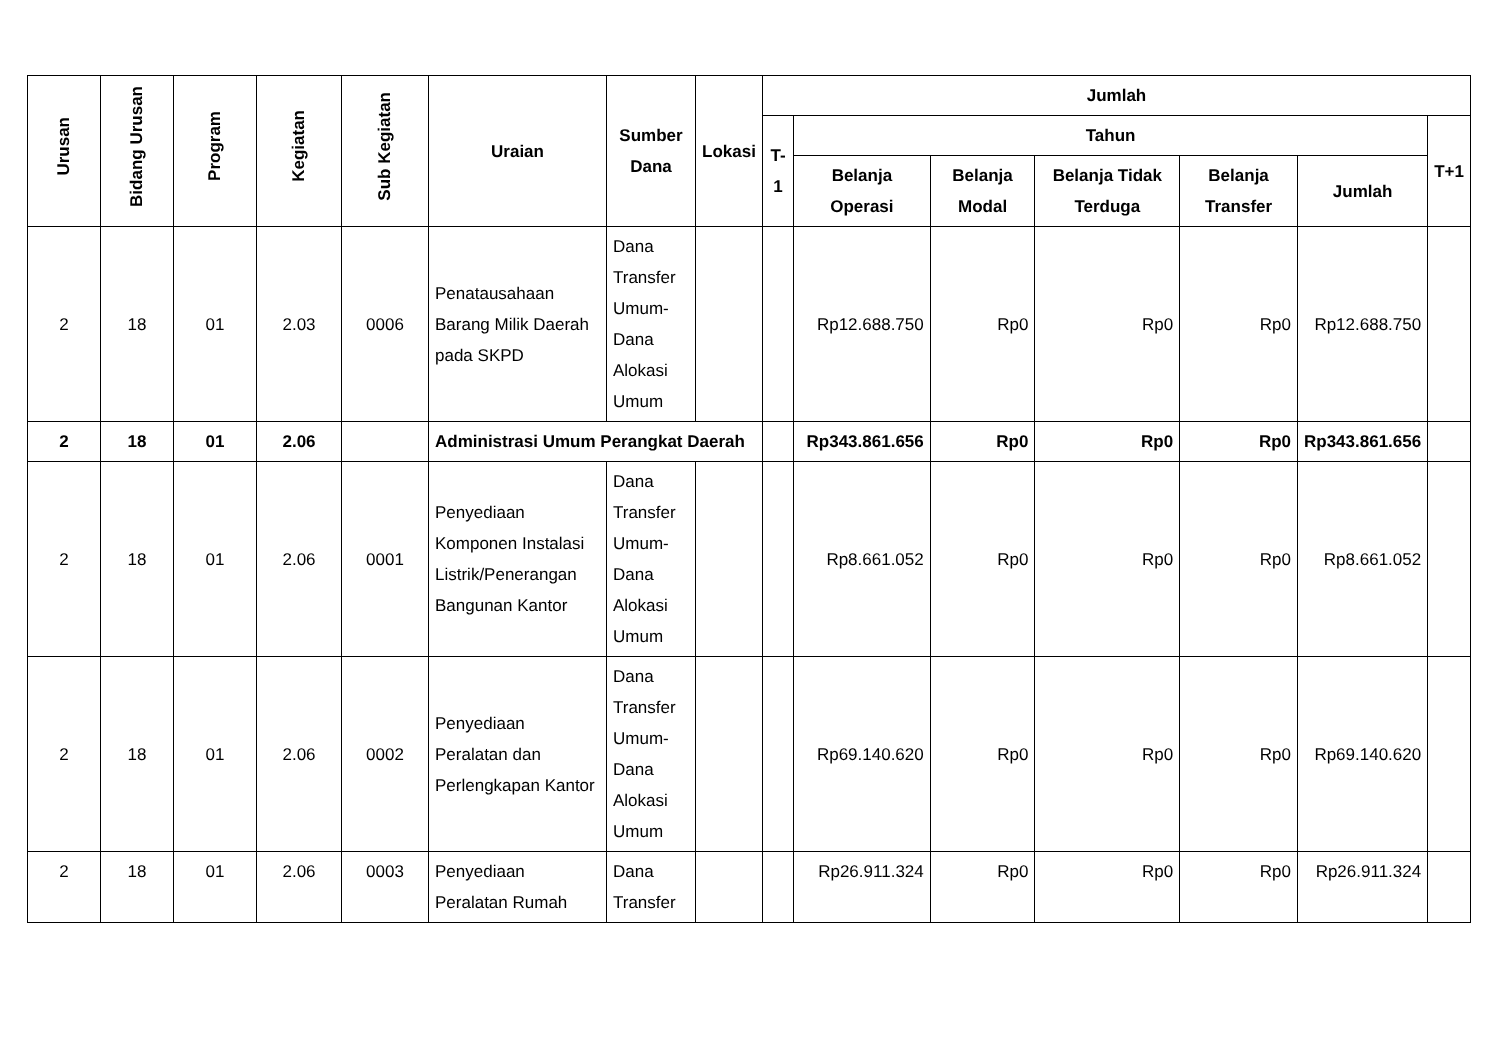| Urusan | Bidang Urusan | Program | Kegiatan | Sub Kegiatan | Uraian | Sumber Dana | Lokasi | Jumlah | | | | | | |
| --- | --- | --- | --- | --- | --- | --- | --- | --- | --- | --- | --- | --- | --- | --- |
| | | | | | | | | T-1 | Tahun | | | | | T+1 |
| | | | | | | | | | Belanja Operasi | Belanja Modal | Belanja Tidak Terduga | Belanja Transfer | Jumlah | |
| 2 | 18 | 01 | 2.03 | 0006 | Penatausahaan Barang Milik Daerah pada SKPD | Dana Transfer Umum-Dana Alokasi Umum | | | Rp12.688.750 | Rp0 | Rp0 | Rp0 | Rp12.688.750 | |
| 2 | 18 | 01 | 2.06 | | Administrasi Umum Perangkat Daerah | | | | Rp343.861.656 | Rp0 | Rp0 | Rp0 | Rp343.861.656 | |
| 2 | 18 | 01 | 2.06 | 0001 | Penyediaan Komponen Instalasi Listrik/Penerangan Bangunan Kantor | Dana Transfer Umum-Dana Alokasi Umum | | | Rp8.661.052 | Rp0 | Rp0 | Rp0 | Rp8.661.052 | |
| 2 | 18 | 01 | 2.06 | 0002 | Penyediaan Peralatan dan Perlengkapan Kantor | Dana Transfer Umum-Dana Alokasi Umum | | | Rp69.140.620 | Rp0 | Rp0 | Rp0 | Rp69.140.620 | |
| 2 | 18 | 01 | 2.06 | 0003 | Penyediaan Peralatan Rumah | Dana Transfer | | | Rp26.911.324 | Rp0 | Rp0 | Rp0 | Rp26.911.324 | |